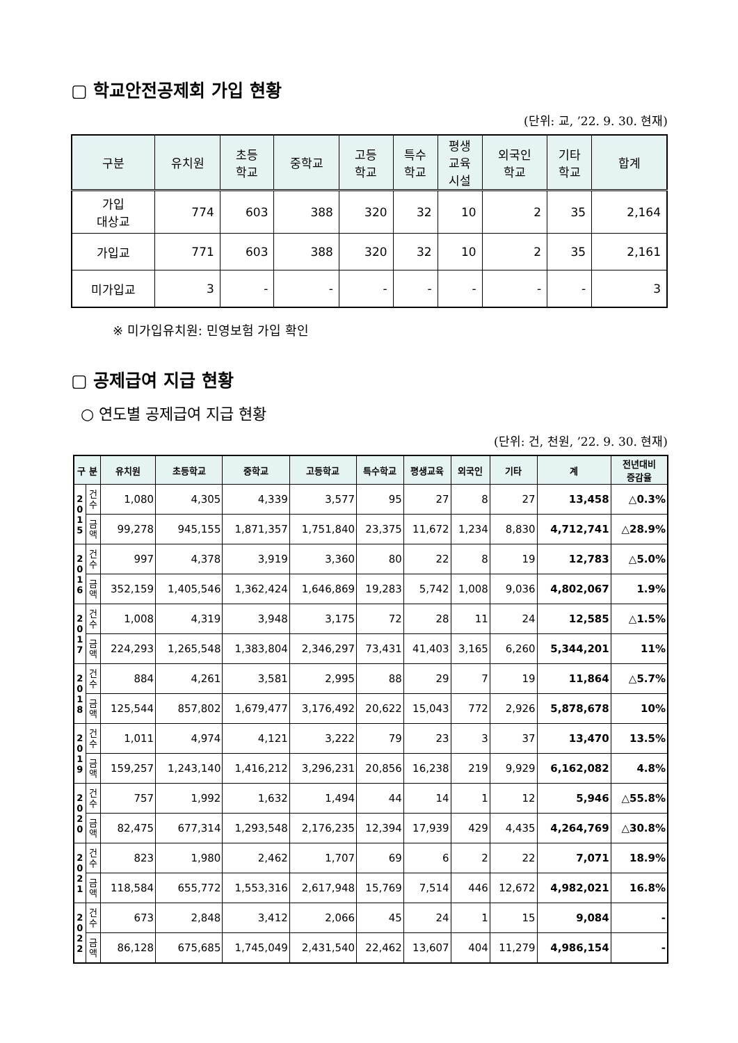▢ 학교안전공제회 가입 현황
(단위: 교, ’22. 9. 30. 현재)
| 구분 | 유치원 | 초등 학교 | 중학교 | 고등 학교 | 특수 학교 | 평생 교육 시설 | 외국인 학교 | 기타 학교 | 합계 |
| --- | --- | --- | --- | --- | --- | --- | --- | --- | --- |
| 가입 대상교 | 774 | 603 | 388 | 320 | 32 | 10 | 2 | 35 | 2,164 |
| 가입교 | 771 | 603 | 388 | 320 | 32 | 10 | 2 | 35 | 2,161 |
| 미가입교 | 3 | - | - | - | - | - | - | - | 3 |
※ 미가입유치원: 민영보험 가입 확인
▢ 공제급여 지급 현황
○ 연도별 공제급여 지급 현황
(단위: 건, 천원, ’22. 9. 30. 현재)
| 구 분 | | 유치원 | 초등학교 | 중학교 | 고등학교 | 특수학교 | 평생교육 | 외국인 | 기타 | 계 | 전년대비 증감율 |
| --- | --- | --- | --- | --- | --- | --- | --- | --- | --- | --- | --- |
| 2 0 1 5 | 건 수 | 1,080 | 4,305 | 4,339 | 3,577 | 95 | 27 | 8 | 27 | 13,458 | △0.3% |
| | 금 액 | 99,278 | 945,155 | 1,871,357 | 1,751,840 | 23,375 | 11,672 | 1,234 | 8,830 | 4,712,741 | △28.9% |
| 2 0 1 6 | 건 수 | 997 | 4,378 | 3,919 | 3,360 | 80 | 22 | 8 | 19 | 12,783 | △5.0% |
| | 금 액 | 352,159 | 1,405,546 | 1,362,424 | 1,646,869 | 19,283 | 5,742 | 1,008 | 9,036 | 4,802,067 | 1.9% |
| 2 0 1 7 | 건 수 | 1,008 | 4,319 | 3,948 | 3,175 | 72 | 28 | 11 | 24 | 12,585 | △1.5% |
| | 금 액 | 224,293 | 1,265,548 | 1,383,804 | 2,346,297 | 73,431 | 41,403 | 3,165 | 6,260 | 5,344,201 | 11% |
| 2 0 1 8 | 건 수 | 884 | 4,261 | 3,581 | 2,995 | 88 | 29 | 7 | 19 | 11,864 | △5.7% |
| | 금 액 | 125,544 | 857,802 | 1,679,477 | 3,176,492 | 20,622 | 15,043 | 772 | 2,926 | 5,878,678 | 10% |
| 2 0 1 9 | 건 수 | 1,011 | 4,974 | 4,121 | 3,222 | 79 | 23 | 3 | 37 | 13,470 | 13.5% |
| | 금 액 | 159,257 | 1,243,140 | 1,416,212 | 3,296,231 | 20,856 | 16,238 | 219 | 9,929 | 6,162,082 | 4.8% |
| 2 0 2 0 | 건 수 | 757 | 1,992 | 1,632 | 1,494 | 44 | 14 | 1 | 12 | 5,946 | △55.8% |
| | 금 액 | 82,475 | 677,314 | 1,293,548 | 2,176,235 | 12,394 | 17,939 | 429 | 4,435 | 4,264,769 | △30.8% |
| 2 0 2 1 | 건 수 | 823 | 1,980 | 2,462 | 1,707 | 69 | 6 | 2 | 22 | 7,071 | 18.9% |
| | 금 액 | 118,584 | 655,772 | 1,553,316 | 2,617,948 | 15,769 | 7,514 | 446 | 12,672 | 4,982,021 | 16.8% |
| 2 0 2 2 | 건 수 | 673 | 2,848 | 3,412 | 2,066 | 45 | 24 | 1 | 15 | 9,084 | - |
| | 금 액 | 86,128 | 675,685 | 1,745,049 | 2,431,540 | 22,462 | 13,607 | 404 | 11,279 | 4,986,154 | - |